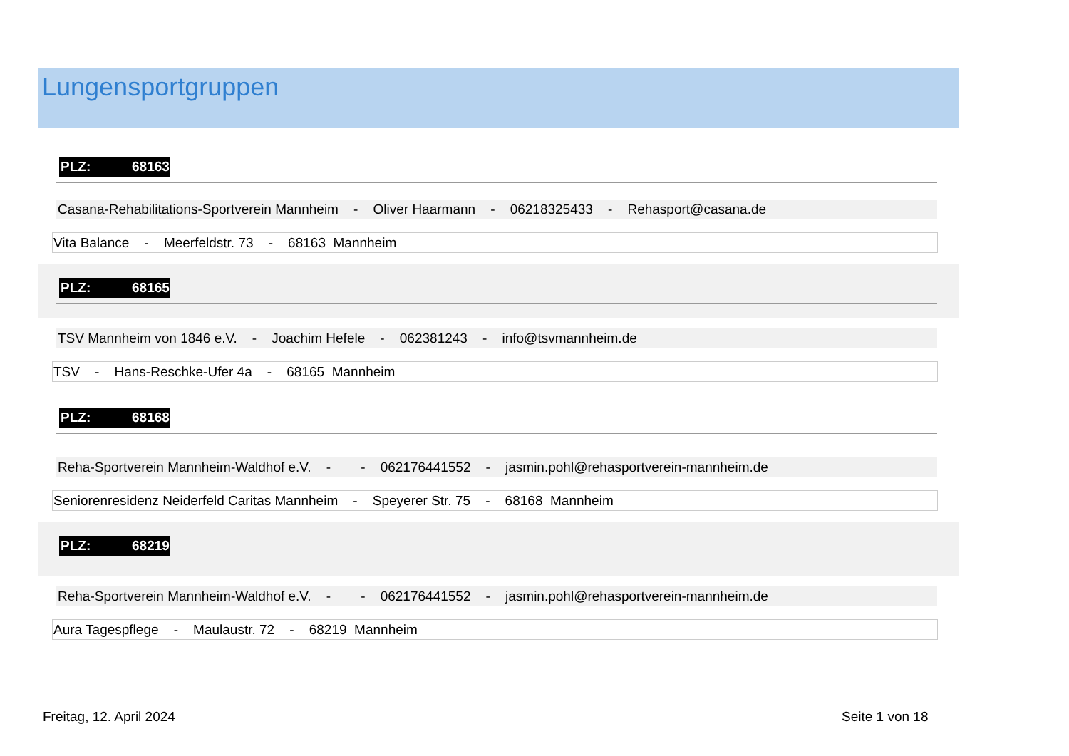Lungensportgruppen
PLZ: 68163
Casana-Rehabilitations-Sportverein Mannheim - Oliver Haarmann - 06218325433 - Rehasport@casana.de
Vita Balance - Meerfeldstr. 73 - 68163 Mannheim
PLZ: 68165
TSV Mannheim von 1846 e.V. - Joachim Hefele - 062381243 - info@tsvmannheim.de
TSV - Hans-Reschke-Ufer 4a - 68165 Mannheim
PLZ: 68168
Reha-Sportverein Mannheim-Waldhof e.V. - - 062176441552 - jasmin.pohl@rehasportverein-mannheim.de
Seniorenresidenz Neiderfeld Caritas Mannheim - Speyerer Str. 75 - 68168 Mannheim
PLZ: 68219
Reha-Sportverein Mannheim-Waldhof e.V. - - 062176441552 - jasmin.pohl@rehasportverein-mannheim.de
Aura Tagespflege - Maulaustr. 72 - 68219 Mannheim
Freitag, 12. April 2024 Seite 1 von 18